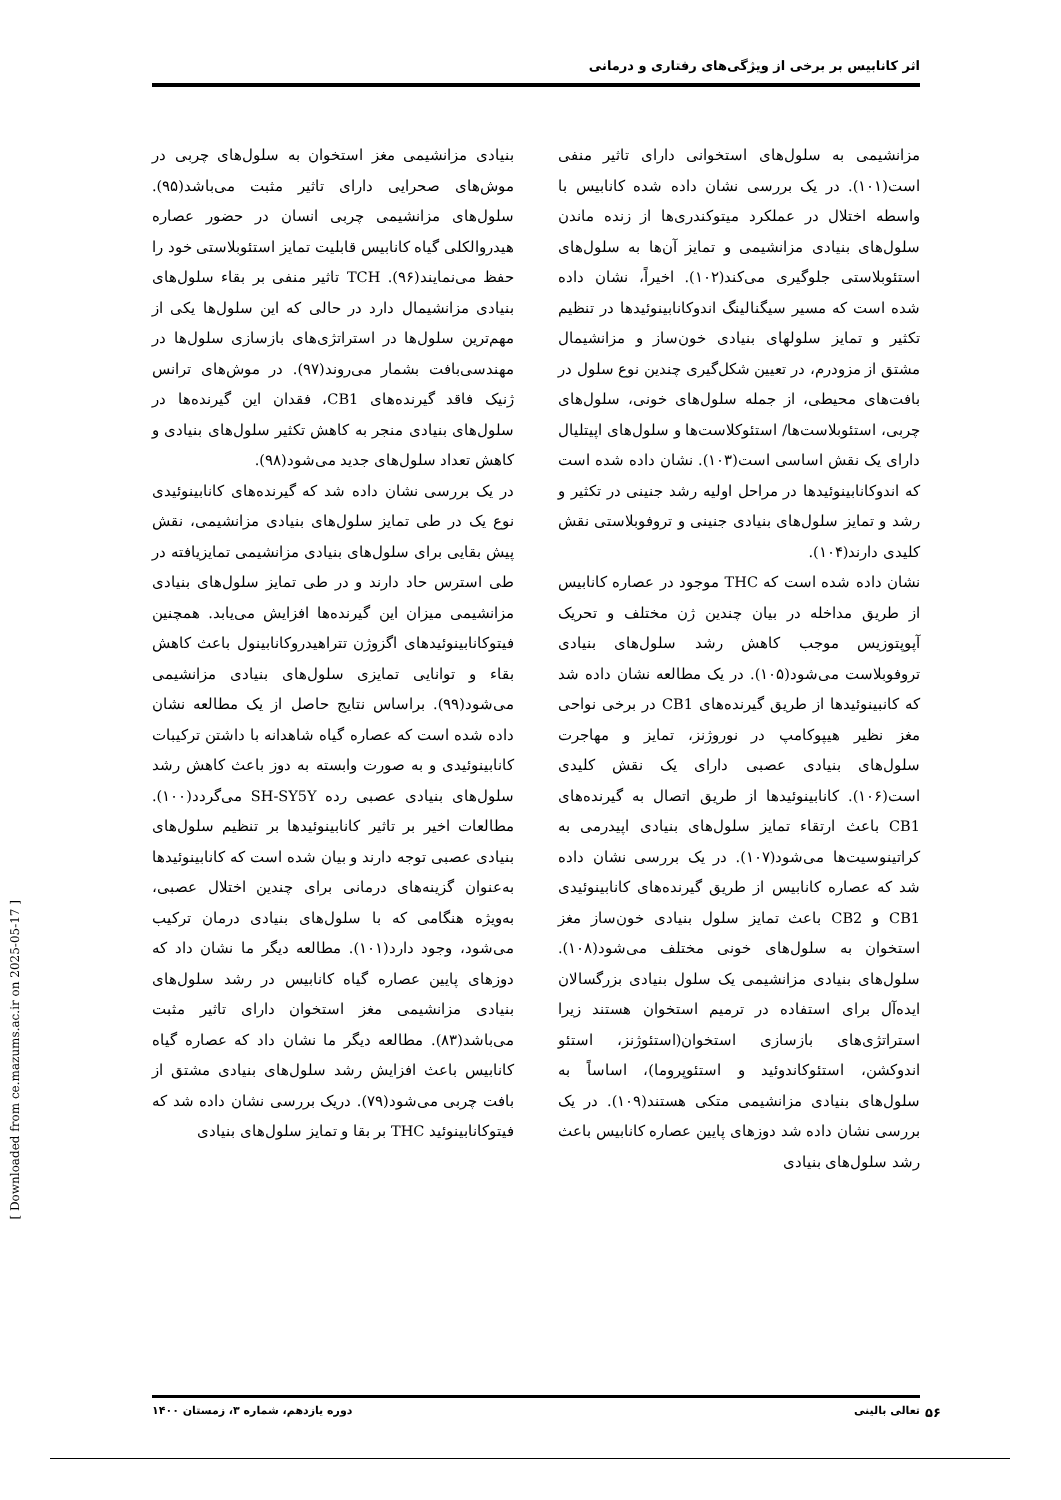اثر کانابیس بر برخی از ویژگی‌های رفتاری و درمانی
بنیادی مزانشیمی مغز استخوان به سلول‌های چربی در موش‌های صحرایی دارای تاثیر مثبت می‌باشد(۹۵). سلول‌های مزانشیمی چربی انسان در حضور عصاره هیدروالکلی گیاه کانابیس قابلیت تمایز استئوبلاستی خود را حفظ می‌نمایند(۹۶). TCH تاثیر منفی بر بقاء سلول‌های بنیادی مزانشیمال دارد در حالی که این سلول‌ها یکی از مهم‌ترین سلول‌ها در استراتژی‌های بازسازی سلول‌ها در مهندسی‌بافت بشمار می‌روند(۹۷). در موش‌های ترانس ژنیک فاقد گیرنده‌های CB1، فقدان این گیرنده‌ها در سلول‌های بنیادی منجر به کاهش تکثیر سلول‌های بنیادی و کاهش تعداد سلول‌های جدید می‌شود(۹۸).
در یک بررسی نشان داده شد که گیرنده‌های کانابینوئیدی نوع یک در طی تمایز سلول‌های بنیادی مزانشیمی، نقش پیش بقایی برای سلول‌های بنیادی مزانشیمی تمایزیافته در طی استرس حاد دارند و در طی تمایز سلول‌های بنیادی مزانشیمی میزان این گیرنده‌ها افزایش می‌یابد. همچنین فیتوکانابینوئیدهای اگزوژن تتراهیدروکانابینول باعث کاهش بقاء و توانایی تمایزی سلول‌های بنیادی مزانشیمی می‌شود(۹۹). براساس نتایج حاصل از یک مطالعه نشان داده شده است که عصاره گیاه شاهدانه با داشتن ترکیبات کانابینوئیدی و به صورت وابسته به دوز باعث کاهش رشد سلول‌های بنیادی عصبی رده SH-SY5Y می‌گردد(۱۰۰). مطالعات اخیر بر تاثیر کانابینوئیدها بر تنظیم سلول‌های بنیادی عصبی توجه دارند و بیان شده است که کانابینوئیدها به‌عنوان گزینه‌های درمانی برای چندین اختلال عصبی، به‌ویژه هنگامی که با سلول‌های بنیادی درمان ترکیب می‌شود، وجود دارد(۱۰۱). مطالعه دیگر ما نشان داد که دوزهای پایین عصاره گیاه کانابیس در رشد سلول‌های بنیادی مزانشیمی مغز استخوان دارای تاثیر مثبت می‌باشد(۸۳). مطالعه دیگر ما نشان داد که عصاره گیاه کانابیس باعث افزایش رشد سلول‌های بنیادی مشتق از بافت چربی می‌شود(۷۹). دریک بررسی نشان داده شد که فیتوکانابینوئید THC بر بقا و تمایز سلول‌های بنیادی
مزانشیمی به سلول‌های استخوانی دارای تاثیر منفی است(۱۰۱). در یک بررسی نشان داده شده کانابیس با واسطه اختلال در عملکرد میتوکندری‌ها از زنده ماندن سلول‌های بنیادی مزانشیمی و تمایز آن‌ها به سلول‌های استئوبلاستی جلوگیری می‌کند(۱۰۲). اخیراً، نشان داده شده است که مسیر سیگنالینگ اندوکانابینوئیدها در تنظیم تکثیر و تمایز سلولهای بنیادی خون‌ساز و مزانشیمال مشتق از مزودرم، در تعیین شکل‌گیری چندین نوع سلول در بافت‌های محیطی، از جمله سلول‌های خونی، سلول‌های چربی، استئوبلاست‌ها/ استئوکلاست‌ها و سلول‌های اپیتلیال دارای یک نقش اساسی است(۱۰۳). نشان داده شده است که اندوکانابینوئیدها در مراحل اولیه رشد جنینی در تکثیر و رشد و تمایز سلول‌های بنیادی جنینی و تروفوبلاستی نقش کلیدی دارند(۱۰۴).
نشان داده شده است که THC موجود در عصاره کانابیس از طریق مداخله در بیان چندین ژن مختلف و تحریک آپوپتوزیس موجب کاهش رشد سلول‌های بنیادی تروفوبلاست می‌شود(۱۰۵). در یک مطالعه نشان داده شد که کانبینوئیدها از طریق گیرنده‌های CB1 در برخی نواحی مغز نظیر هیپوکامپ در نوروژنز، تمایز و مهاجرت سلول‌های بنیادی عصبی دارای یک نقش کلیدی است(۱۰۶). کانابینوئیدها از طریق اتصال به گیرنده‌های CB1 باعث ارتقاء تمایز سلول‌های بنیادی اپیدرمی به کراتینوسیت‌ها می‌شود(۱۰۷). در یک بررسی نشان داده شد که عصاره کانابیس از طریق گیرنده‌های کانابینوئیدی CB1 و CB2 باعث تمایز سلول بنیادی خون‌ساز مغز استخوان به سلول‌های خونی مختلف می‌شود(۱۰۸). سلول‌های بنیادی مزانشیمی یک سلول بنیادی بزرگسالان ایده‌آل برای استفاده در ترمیم استخوان هستند زیرا استراتژی‌های بازسازی استخوان(استئوژنز، استئو اندوکشن، استئوکاندوئید و استئوپروما)، اساساً به سلول‌های بنیادی مزانشیمی متکی هستند(۱۰۹). در یک بررسی نشان داده شد دوزهای پایین عصاره کانابیس باعث رشد سلول‌های بنیادی
[ Downloaded from ce.mazums.ac.ir on 2025-05-17 ]
تعالی بالینی دوره یازدهم، شماره ۳، زمستان ۱۴۰۰
۵۶